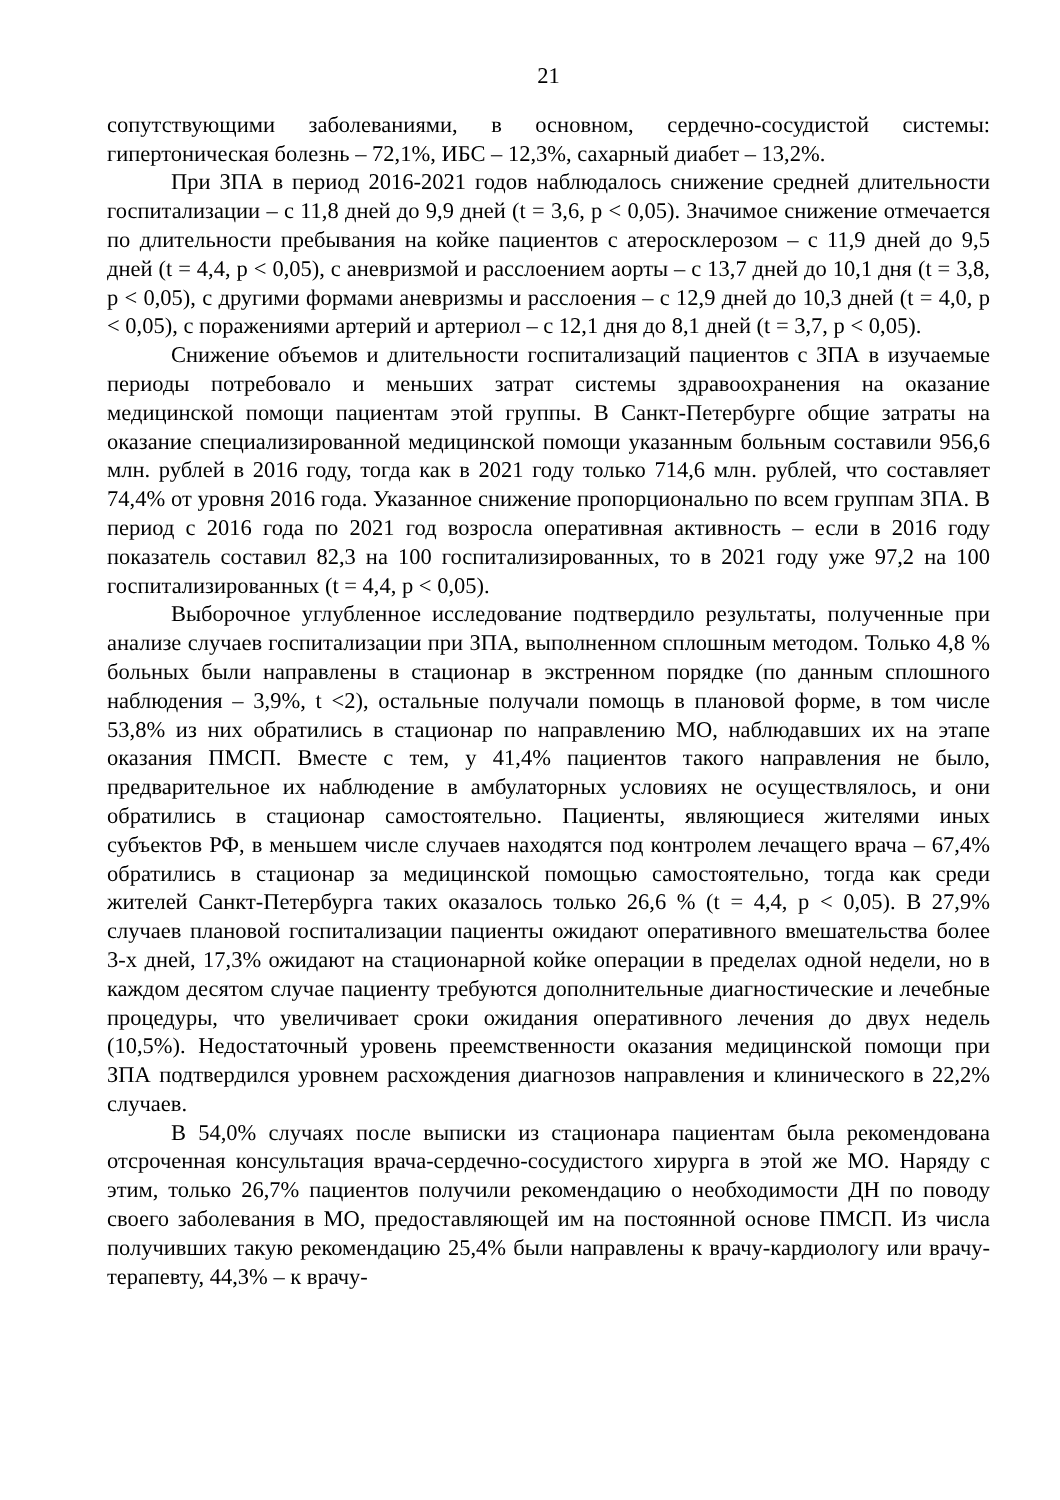21
сопутствующими заболеваниями, в основном, сердечно-сосудистой системы: гипертоническая болезнь – 72,1%, ИБС – 12,3%, сахарный диабет – 13,2%.
При ЗПА в период 2016-2021 годов наблюдалось снижение средней длительности госпитализации – с 11,8 дней до 9,9 дней (t = 3,6, p < 0,05). Значимое снижение отмечается по длительности пребывания на койке пациентов с атеросклерозом – с 11,9 дней до 9,5 дней (t = 4,4, p < 0,05), с аневризмой и расслоением аорты – с 13,7 дней до 10,1 дня (t = 3,8, p < 0,05), с другими формами аневризмы и расслоения – с 12,9 дней до 10,3 дней (t = 4,0, p < 0,05), с поражениями артерий и артериол – с 12,1 дня до 8,1 дней (t = 3,7, p < 0,05).
Снижение объемов и длительности госпитализаций пациентов с ЗПА в изучаемые периоды потребовало и меньших затрат системы здравоохранения на оказание медицинской помощи пациентам этой группы. В Санкт-Петербурге общие затраты на оказание специализированной медицинской помощи указанным больным составили 956,6 млн. рублей в 2016 году, тогда как в 2021 году только 714,6 млн. рублей, что составляет 74,4% от уровня 2016 года. Указанное снижение пропорционально по всем группам ЗПА. В период с 2016 года по 2021 год возросла оперативная активность – если в 2016 году показатель составил 82,3 на 100 госпитализированных, то в 2021 году уже 97,2 на 100 госпитализированных (t = 4,4, p < 0,05).
Выборочное углубленное исследование подтвердило результаты, полученные при анализе случаев госпитализации при ЗПА, выполненном сплошным методом. Только 4,8 % больных были направлены в стационар в экстренном порядке (по данным сплошного наблюдения – 3,9%, t <2), остальные получали помощь в плановой форме, в том числе 53,8% из них обратились в стационар по направлению МО, наблюдавших их на этапе оказания ПМСП. Вместе с тем, у 41,4% пациентов такого направления не было, предварительное их наблюдение в амбулаторных условиях не осуществлялось, и они обратились в стационар самостоятельно. Пациенты, являющиеся жителями иных субъектов РФ, в меньшем числе случаев находятся под контролем лечащего врача – 67,4% обратились в стационар за медицинской помощью самостоятельно, тогда как среди жителей Санкт-Петербурга таких оказалось только 26,6 % (t = 4,4, p < 0,05). В 27,9% случаев плановой госпитализации пациенты ожидают оперативного вмешательства более 3-х дней, 17,3% ожидают на стационарной койке операции в пределах одной недели, но в каждом десятом случае пациенту требуются дополнительные диагностические и лечебные процедуры, что увеличивает сроки ожидания оперативного лечения до двух недель (10,5%). Недостаточный уровень преемственности оказания медицинской помощи при ЗПА подтвердился уровнем расхождения диагнозов направления и клинического в 22,2% случаев.
В 54,0% случаях после выписки из стационара пациентам была рекомендована отсроченная консультация врача-сердечно-сосудистого хирурга в этой же МО. Наряду с этим, только 26,7% пациентов получили рекомендацию о необходимости ДН по поводу своего заболевания в МО, предоставляющей им на постоянной основе ПМСП. Из числа получивших такую рекомендацию 25,4% были направлены к врачу-кардиологу или врачу-терапевту, 44,3% – к врачу-